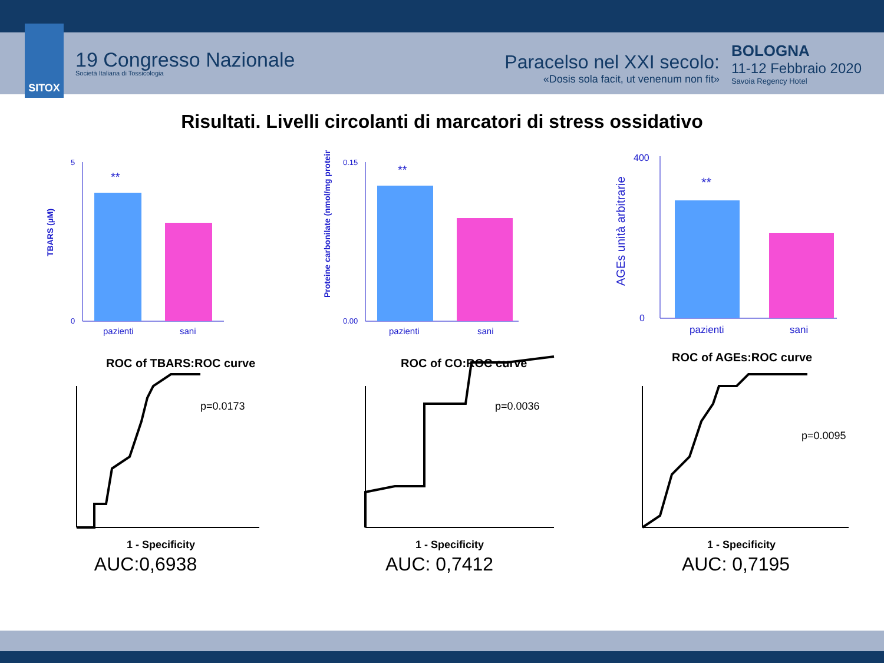SITOX
19 Congresso Nazionale
Società Italiana di Tossicologia
Paracelso nel XXI secolo:
«Dosis sola facit, ut venenum non fit»
BOLOGNA
11-12 Febbraio 2020
Savoia Regency Hotel
Risultati. Livelli circolanti di marcatori di stress ossidativo
TBARS (µM)
0
5
**
pazienti
sani
Proteine carbonilate (nmol/mg proteine)
0.00
0.15
**
pazienti
sani
AGEs unità arbitrarie
0
400
**
pazienti
sani
ROC of TBARS:ROC curve
p=0.0173
1 - Specificity
ROC of CO:ROC curve
p=0.0036
1 - Specificity
ROC of AGEs:ROC curve
p=0.0095
1 - Specificity
AUC:0,6938 AUC: 0,7412 AUC: 0,7195